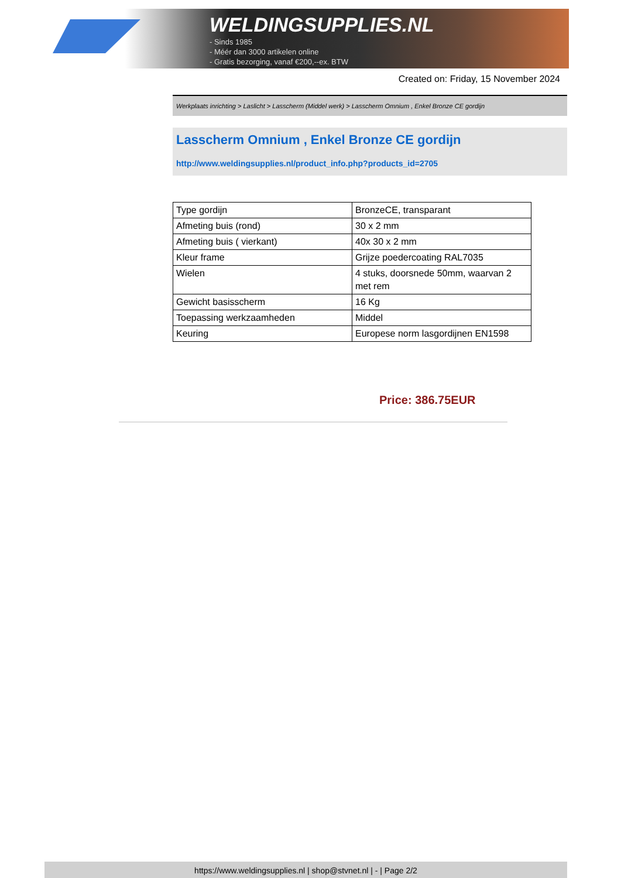WELDINGSUPPLIES.NL
- Sinds 1985
- Méér dan 3000 artikelen online
- Gratis bezorging, vanaf €200,--ex. BTW
Created on: Friday, 15 November 2024
Werkplaats inrichting > Laslicht > Lasscherm (Middel werk) > Lasscherm Omnium , Enkel Bronze CE gordijn
Lasscherm Omnium , Enkel Bronze CE gordijn
http://www.weldingsupplies.nl/product_info.php?products_id=2705
| Type gordijn | BronzeCE, transparant |
| Afmeting buis (rond) | 30 x 2 mm |
| Afmeting buis ( vierkant) | 40x 30 x 2 mm |
| Kleur frame | Grijze poedercoating RAL7035 |
| Wielen | 4 stuks, doorsnede 50mm, waarvan 2 met rem |
| Gewicht basisscherm | 16 Kg |
| Toepassing werkzaamheden | Middel |
| Keuring | Europese norm lasgordijnen EN1598 |
Price: 386.75EUR
https://www.weldingsupplies.nl | shop@stvnet.nl | - | Page 2/2